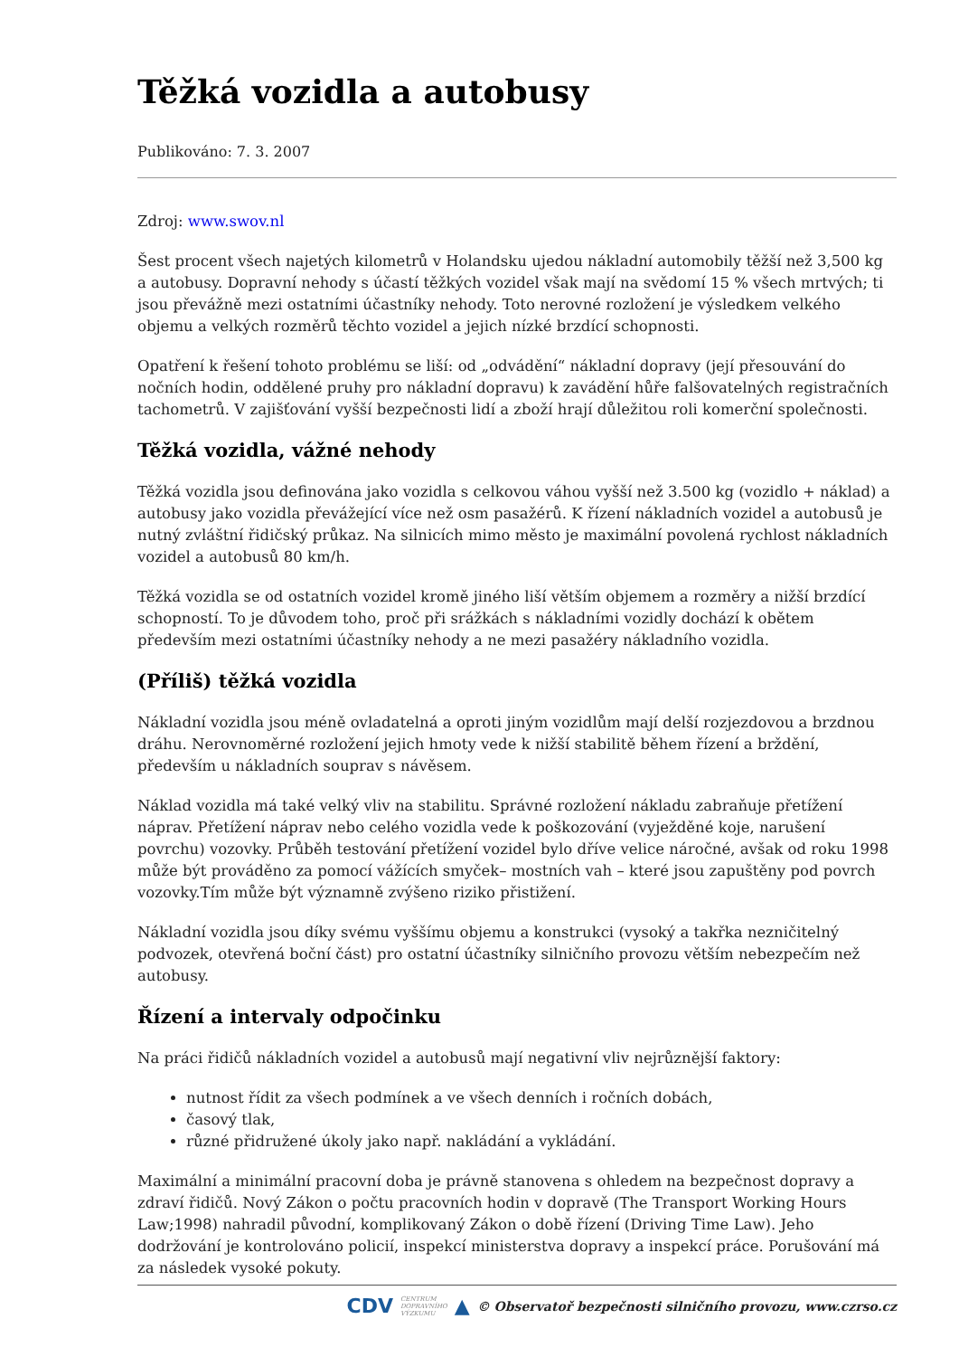Těžká vozidla a autobusy
Publikováno: 7. 3. 2007
Zdroj: www.swov.nl
Šest procent všech najetých kilometrů v Holandsku ujedou nákladní automobily těžší než 3,500 kg a autobusy. Dopravní nehody s účastí těžkých vozidel však mají na svědomí 15 % všech mrtvých; ti jsou převážně mezi ostatními účastníky nehody. Toto nerovné rozložení je výsledkem velkého objemu a velkých rozměrů těchto vozidel a jejich nízké brzdící schopnosti.
Opatření k řešení tohoto problému se liší: od „odvádění“ nákladní dopravy (její přesouvání do nočních hodin, oddělené pruhy pro nákladní dopravu) k zavádění hůře falšovatelných registračních tachometrů. V zajišťování vyšší bezpečnosti lidí a zboží hrají důležitou roli komerční společnosti.
Těžká vozidla, vážné nehody
Těžká vozidla jsou definována jako vozidla s celkovou váhou vyšší než 3.500 kg (vozidlo + náklad) a autobusy jako vozidla převážející více než osm pasažérů. K řízení nákladních vozidel a autobusů je nutný zvláštní řidičský průkaz. Na silnicích mimo město je maximální povolená rychlost nákladních vozidel a autobusů 80 km/h.
Těžká vozidla se od ostatních vozidel kromě jiného liší větším objemem a rozměry a nižší brzdící schopností. To je důvodem toho, proč při srážkách s nákladními vozidly dochází k obětem především mezi ostatními účastníky nehody a ne mezi pasažéry nákladního vozidla.
(Příliš) těžká vozidla
Nákladní vozidla jsou méně ovladatelná a oproti jiným vozidlům mají delší rozjezdovou a brzdnou dráhu. Nerovnoměrné rozložení jejich hmoty vede k nižší stabilitě během řízení a brždění, především u nákladních souprav s návěsem.
Náklad vozidla má také velký vliv na stabilitu. Správné rozložení nákladu zabraňuje přetížení náprav. Přetížení náprav nebo celého vozidla vede k poškozování (vyježděné koje, narušení povrchu) vozovky. Průběh testování přetížení vozidel bylo dříve velice náročné, avšak od roku 1998 může být prováděno za pomocí vážících smyček– mostních vah – které jsou zapuštěny pod povrch vozovky.Tím může být významně zvýšeno riziko přistižení.
Nákladní vozidla jsou díky svému vyššímu objemu a konstrukci (vysoký a takřka nezničitelný podvozek, otevřená boční část) pro ostatní účastníky silničního provozu větším nebezpečím než autobusy.
Řízení a intervaly odpočinku
Na práci řidičů nákladních vozidel a autobusů mají negativní vliv nejrůznější faktory:
nutnost řídit za všech podmínek a ve všech denních i ročních dobách,
časový tlak,
různé přidružené úkoly jako např. nakládání a vykládání.
Maximální a minimální pracovní doba je právně stanovena s ohledem na bezpečnost dopravy a zdraví řidičů. Nový Zákon o počtu pracovních hodin v dopravě (The Transport Working Hours Law;1998) nahradil původní, komplikovaný Zákon o době řízení (Driving Time Law). Jeho dodržování je kontrolováno policií, inspekcí ministerstva dopravy a inspekcí práce. Porušování má za následek vysoké pokuty.
CDV CENTRUM
DOPRAVNÍHO
VÝZKUMU ▲ © Observatoř bezpečnosti silničního provozu, www.czrso.cz